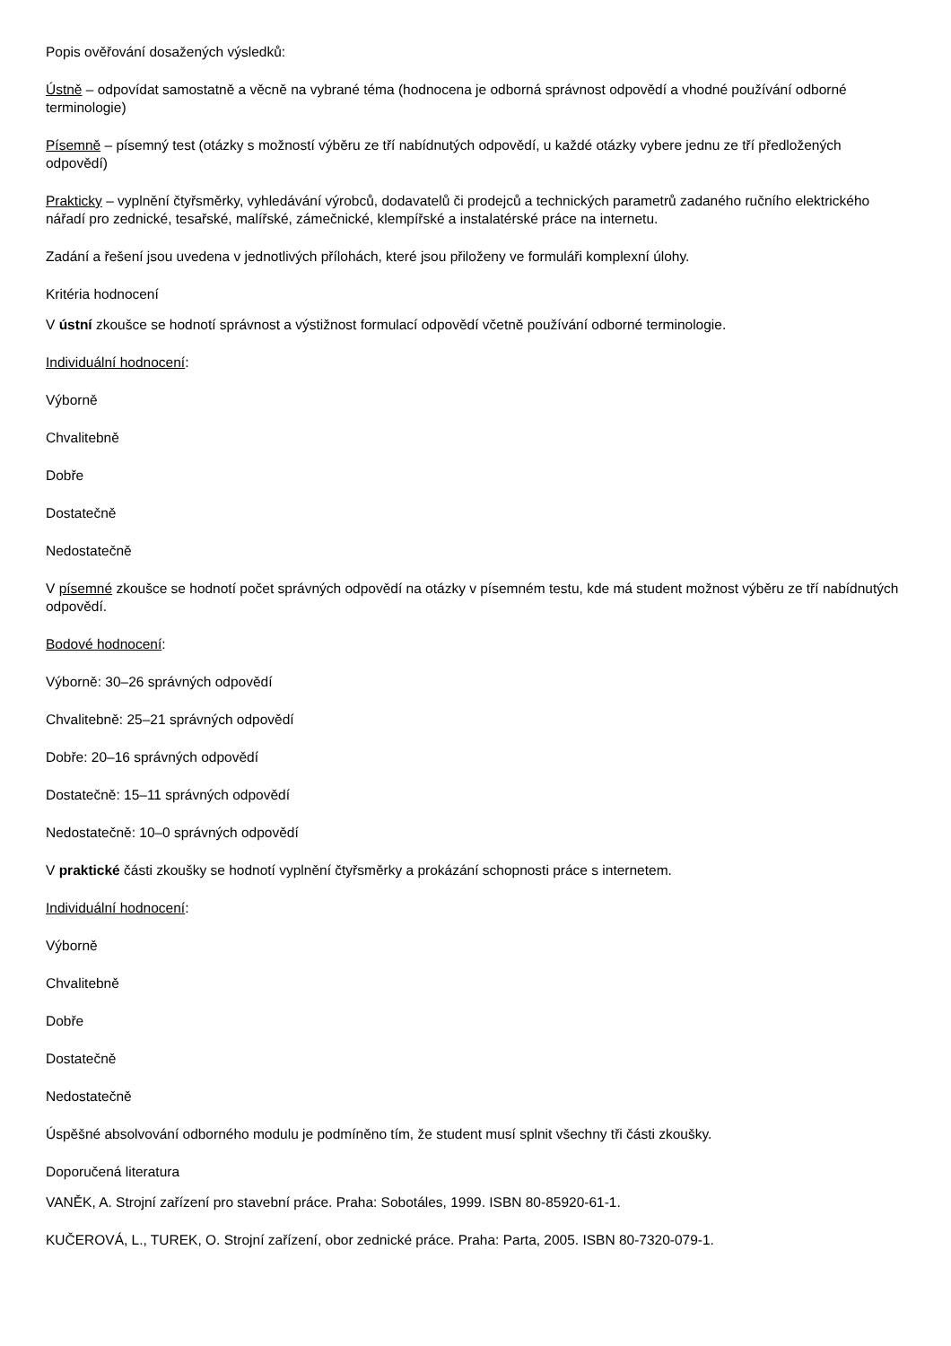Popis ověřování dosažených výsledků:
Ústně – odpovídat samostatně a věcně na vybrané téma (hodnocena je odborná správnost odpovědí a vhodné používání odborné terminologie)
Písemně – písemný test (otázky s možností výběru ze tří nabídnutých odpovědí, u každé otázky vybere jednu ze tří předložených odpovědí)
Prakticky – vyplnění čtyřsměrky, vyhledávání výrobců, dodavatelů či prodejců a technických parametrů zadaného ručního elektrického nářadí pro zednické, tesařské, malířské, zámečnické, klempířské a instalatérské práce na internetu.
Zadání a řešení jsou uvedena v jednotlivých přílohách, které jsou přiloženy ve formuláři komplexní úlohy.
Kritéria hodnocení
V ústní zkoušce se hodnotí správnost a výstižnost formulací odpovědí včetně používání odborné terminologie.
Individuální hodnocení:
Výborně
Chvalitebně
Dobře
Dostatečně
Nedostatečně
V písemné zkoušce se hodnotí počet správných odpovědí na otázky v písemném testu, kde má student možnost výběru ze tří nabídnutých odpovědí.
Bodové hodnocení:
Výborně: 30–26 správných odpovědí
Chvalitebně: 25–21 správných odpovědí
Dobře: 20–16 správných odpovědí
Dostatečně: 15–11 správných odpovědí
Nedostatečně: 10–0 správných odpovědí
V praktické části zkoušky se hodnotí vyplnění čtyřsměrky a prokázání schopnosti práce s internetem.
Individuální hodnocení:
Výborně
Chvalitebně
Dobře
Dostatečně
Nedostatečně
Úspěšné absolvování odborného modulu je podmíněno tím, že student musí splnit všechny tři části zkoušky.
Doporučená literatura
VANĚK, A. Strojní zařízení pro stavební práce. Praha: Sobotáles, 1999. ISBN 80-85920-61-1.
KUČEROVÁ, L., TUREK, O. Strojní zařízení, obor zednické práce. Praha: Parta, 2005. ISBN 80-7320-079-1.